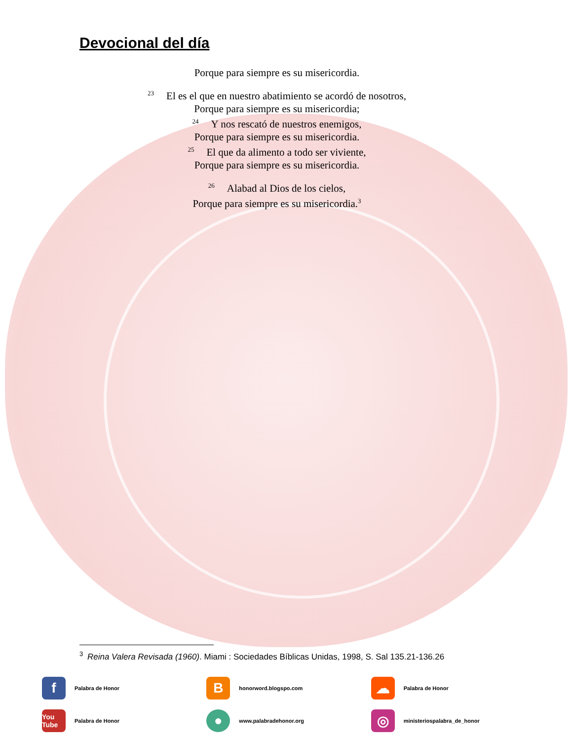Devocional del día
Porque para siempre es su misericordia.
<sup>23</sup> El es el que en nuestro abatimiento se acordó de nosotros,
Porque para siempre es su misericordia;
<sup>24</sup> Y nos rescató de nuestros enemigos,
Porque para siempre es su misericordia.
<sup>25</sup> El que da alimento a todo ser viviente,
Porque para siempre es su misericordia.
<sup>26</sup> Alabad al Dios de los cielos,
Porque para siempre es su misericordia.<sup>3</sup>
<sup>3</sup> Reina Valera Revisada (1960). Miami : Sociedades Bíblicas Unidas, 1998, S. Sal 135.21-136.26
f
Palabra de Honor
B
honorword.blogspo.com
☁
Palabra de Honor
You Tube
Palabra de Honor
●
www.palabradehonor.org
◎
ministeriospalabra_de_honor